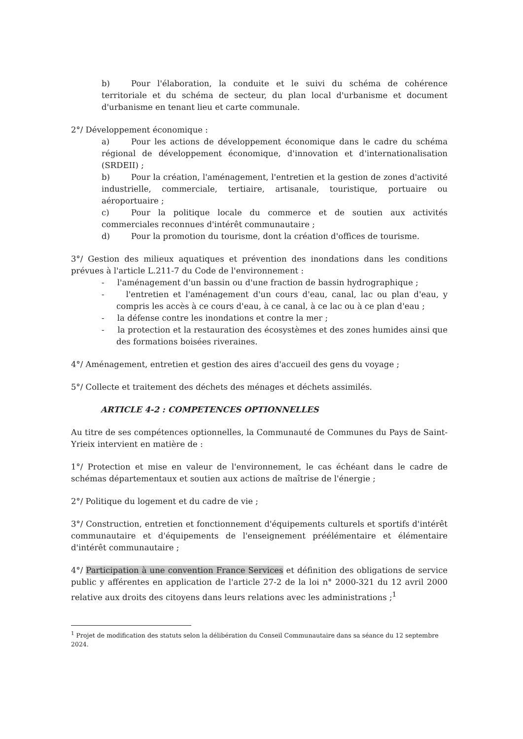b) Pour l'élaboration, la conduite et le suivi du schéma de cohérence territoriale et du schéma de secteur, du plan local d'urbanisme et document d'urbanisme en tenant lieu et carte communale.
2°/ Développement économique :
a) Pour les actions de développement économique dans le cadre du schéma régional de développement économique, d'innovation et d'internationalisation (SRDEII) ;
b) Pour la création, l'aménagement, l'entretien et la gestion de zones d'activité industrielle, commerciale, tertiaire, artisanale, touristique, portuaire ou aéroportuaire ;
c) Pour la politique locale du commerce et de soutien aux activités commerciales reconnues d'intérêt communautaire ;
d) Pour la promotion du tourisme, dont la création d'offices de tourisme.
3°/ Gestion des milieux aquatiques et prévention des inondations dans les conditions prévues à l'article L.211-7 du Code de l'environnement :
- l'aménagement d'un bassin ou d'une fraction de bassin hydrographique ;
- l'entretien et l'aménagement d'un cours d'eau, canal, lac ou plan d'eau, y compris les accès à ce cours d'eau, à ce canal, à ce lac ou à ce plan d'eau ;
- la défense contre les inondations et contre la mer ;
- la protection et la restauration des écosystèmes et des zones humides ainsi que des formations boisées riveraines.
4°/ Aménagement, entretien et gestion des aires d'accueil des gens du voyage ;
5°/ Collecte et traitement des déchets des ménages et déchets assimilés.
ARTICLE 4-2 : COMPETENCES OPTIONNELLES
Au titre de ses compétences optionnelles, la Communauté de Communes du Pays de Saint- Yrieix intervient en matière de :
1°/ Protection et mise en valeur de l'environnement, le cas échéant dans le cadre de schémas départementaux et soutien aux actions de maîtrise de l'énergie ;
2°/ Politique du logement et du cadre de vie ;
3°/ Construction, entretien et fonctionnement d'équipements culturels et sportifs d'intérêt communautaire et d'équipements de l'enseignement préélémentaire et élémentaire d'intérêt communautaire ;
4°/ Participation à une convention France Services et définition des obligations de service public y afférentes en application de l'article 27-2 de la loi n° 2000-321 du 12 avril 2000 relative aux droits des citoyens dans leurs relations avec les administrations ;<sup>1</sup>
<sup>1</sup> Projet de modification des statuts selon la délibération du Conseil Communautaire dans sa séance du 12 septembre 2024.